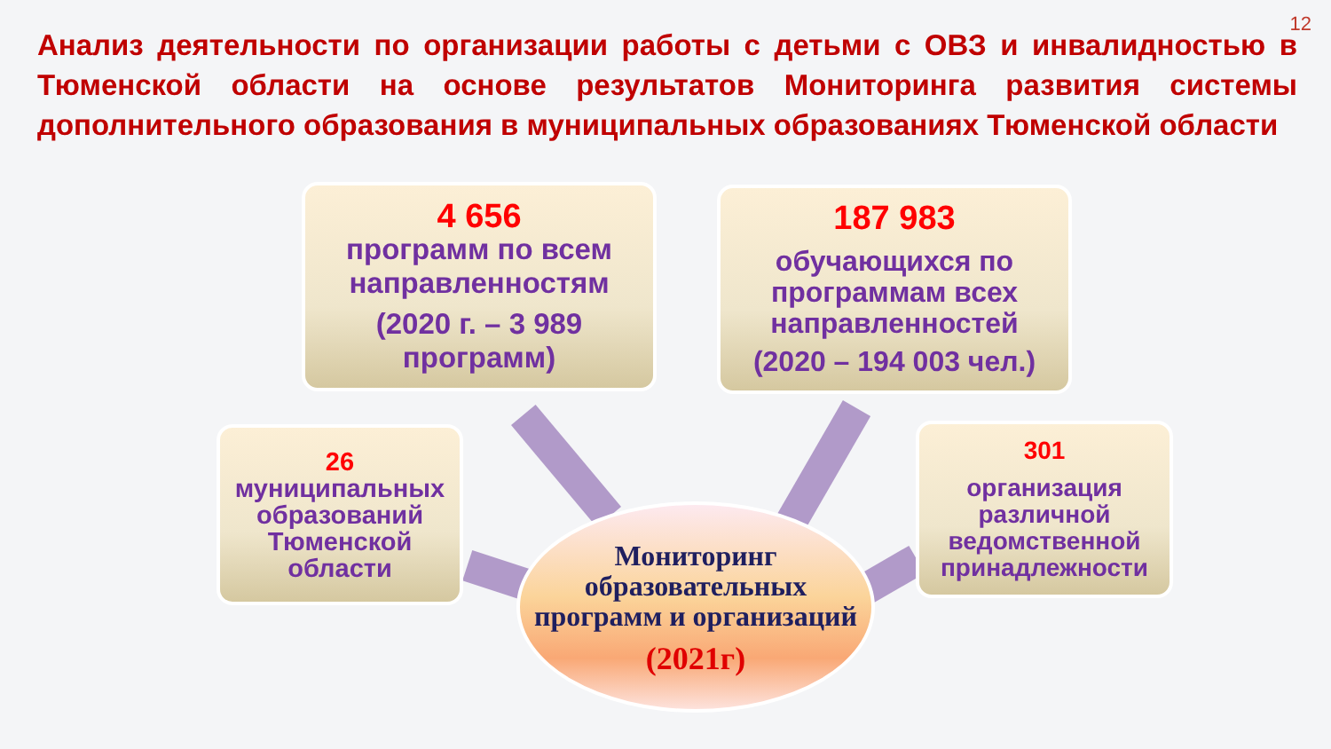12
Анализ деятельности по организации работы с детьми с ОВЗ и инвалидностью в Тюменской области на основе результатов Мониторинга развития системы дополнительного образования в муниципальных образованиях Тюменской области
4 656
программ по всем направленностям
(2020 г. – 3 989 программ)
187 983
обучающихся по программам всех направленностей
(2020 – 194 003 чел.)
26
муниципальных образований Тюменской области
301
организация различной ведомственной принадлежности
Мониторинг образовательных программ и организаций
(2021г)